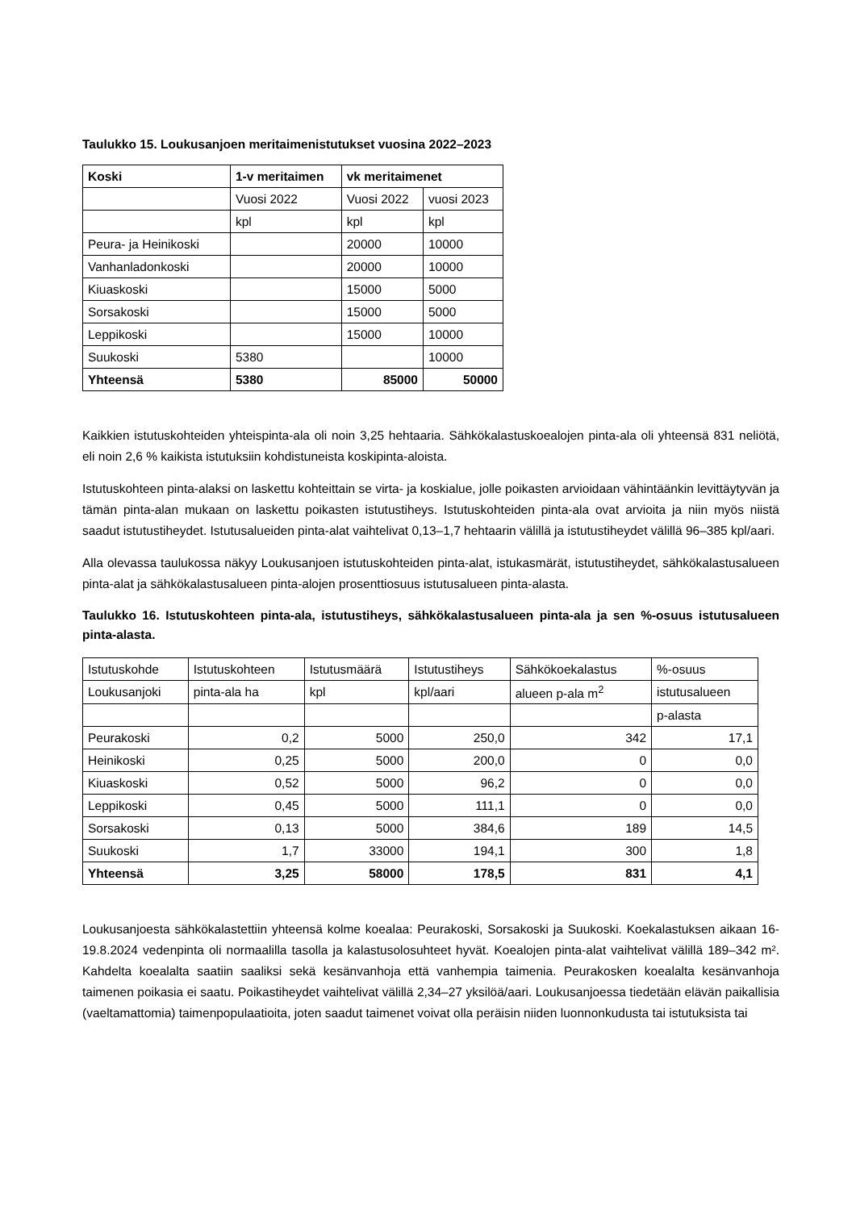Taulukko 15. Loukusanjoen meritaimenistutukset vuosina 2022–2023
| Koski | 1-v meritaimen | vk meritaimenet | |
| | Vuosi 2022 | Vuosi 2022 | vuosi 2023 |
| | kpl | kpl | kpl |
| Peura- ja Heinikoski | | 20000 | 10000 |
| Vanhanladonkoski | | 20000 | 10000 |
| Kiuaskoski | | 15000 | 5000 |
| Sorsakoski | | 15000 | 5000 |
| Leppikoski | | 15000 | 10000 |
| Suukoski | 5380 | | 10000 |
| Yhteensä | 5380 | 85000 | 50000 |
Kaikkien istutuskohteiden yhteispinta-ala oli noin 3,25 hehtaaria. Sähkökalastuskoealojen pinta-ala oli yhteensä 831 neliötä, eli noin 2,6 % kaikista istutuksiin kohdistuneista koskipinta-aloista.
Istutuskohteen pinta-alaksi on laskettu kohteittain se virta- ja koskialue, jolle poikasten arvioidaan vähintäänkin levittäytyvän ja tämän pinta-alan mukaan on laskettu poikasten istutustiheys. Istutuskohteiden pinta-ala ovat arvioita ja niin myös niistä saadut istutustiheydet. Istutusalueiden pinta-alat vaihtelivat 0,13–1,7 hehtaarin välillä ja istutustiheydet välillä 96–385 kpl/aari.
Alla olevassa taulukossa näkyy Loukusanjoen istutuskohteiden pinta-alat, istukasmärät, istutustiheydet, sähkökalastusalueen pinta-alat ja sähkökalastusalueen pinta-alojen prosenttiosuus istutusalueen pinta-alasta.
Taulukko 16. Istutuskohteen pinta-ala, istutustiheys, sähkökalastusalueen pinta-ala ja sen %-osuus istutusalueen pinta-alasta.
| Istutuskohde | Istutuskohteen | Istutusmäärä | Istutustiheys | Sähkökoekalastus | %-osuus |
| Loukusanjoki | pinta-ala ha | kpl | kpl/aari | alueen p-ala m<sup>2</sup> | istutusalueen |
| | | | | | p-alasta |
| Peurakoski | 0,2 | 5000 | 250,0 | 342 | 17,1 |
| Heinikoski | 0,25 | 5000 | 200,0 | 0 | 0,0 |
| Kiuaskoski | 0,52 | 5000 | 96,2 | 0 | 0,0 |
| Leppikoski | 0,45 | 5000 | 111,1 | 0 | 0,0 |
| Sorsakoski | 0,13 | 5000 | 384,6 | 189 | 14,5 |
| Suukoski | 1,7 | 33000 | 194,1 | 300 | 1,8 |
| Yhteensä | 3,25 | 58000 | 178,5 | 831 | 4,1 |
Loukusanjoesta sähkökalastettiin yhteensä kolme koealaa: Peurakoski, Sorsakoski ja Suukoski. Koekalastuksen aikaan 16-19.8.2024 vedenpinta oli normaalilla tasolla ja kalastusolosuhteet hyvät. Koealojen pinta-alat vaihtelivat välillä 189–342 m². Kahdelta koealalta saatiin saaliksi sekä kesänvanhoja että vanhempia taimenia. Peurakosken koealalta kesänvanhoja taimenen poikasia ei saatu. Poikastiheydet vaihtelivat välillä 2,34–27 yksilöä/aari. Loukusanjoessa tiedetään elävän paikallisia (vaeltamattomia) taimenpopulaatioita, joten saadut taimenet voivat olla peräisin niiden luonnonkudusta tai istutuksista tai